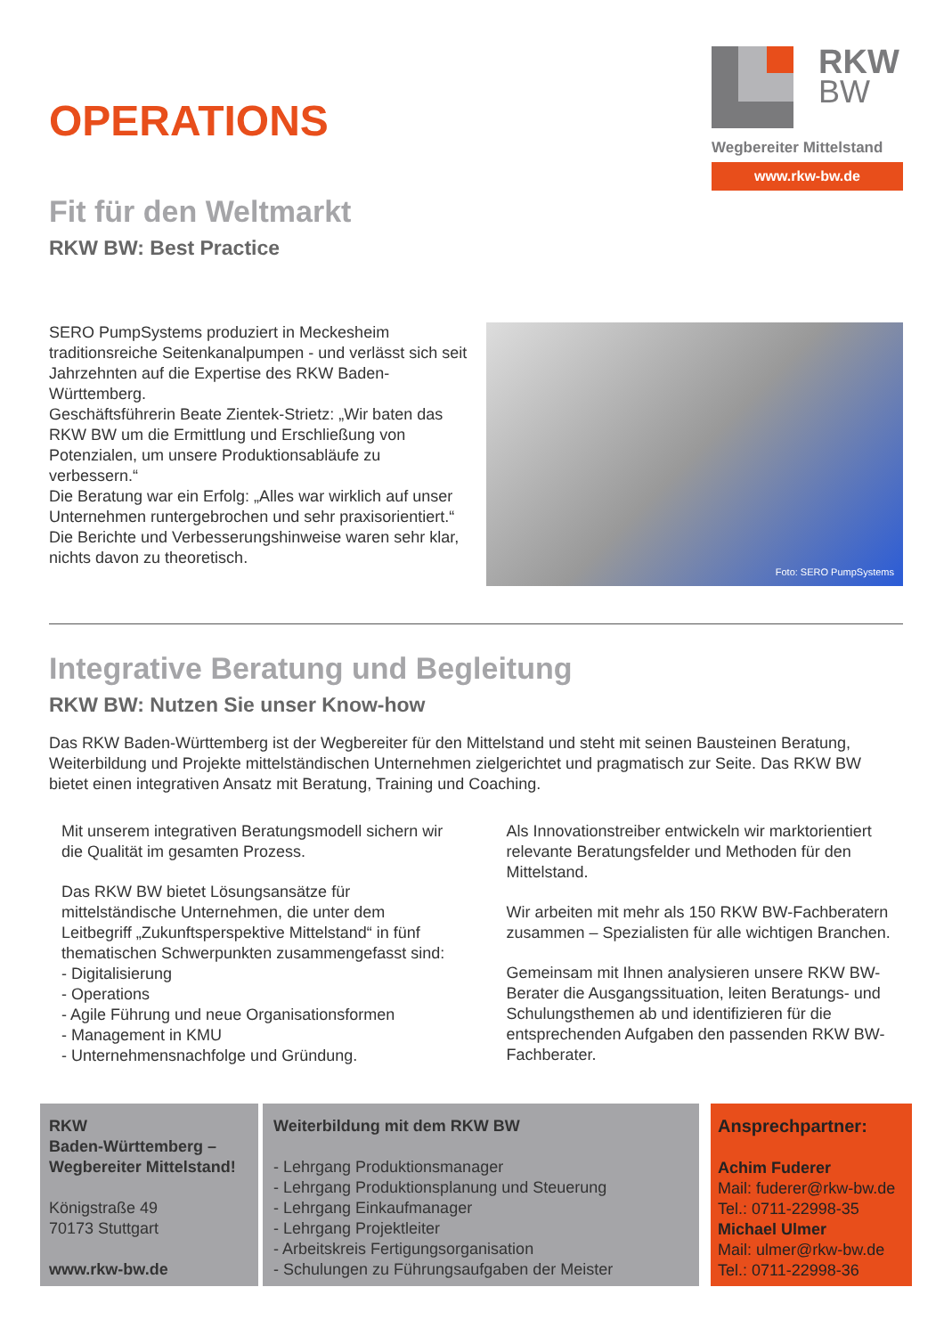OPERATIONS
Fit für den Weltmarkt
RKW BW: Best Practice
RKW
BW
Wegbereiter Mittelstand
www.rkw-bw.de
SERO PumpSystems produziert in Meckesheim traditionsreiche Seitenkanalpumpen - und verlässt sich seit Jahrzehnten auf die Expertise des RKW Baden-Württemberg.
Geschäftsführerin Beate Zientek-Strietz: „Wir baten das RKW BW um die Ermittlung und Erschließung von Potenzialen, um unsere Produktionsabläufe zu verbessern.“
Die Beratung war ein Erfolg: „Alles war wirklich auf unser Unternehmen runtergebrochen und sehr praxisorientiert.“
Die Berichte und Verbesserungshinweise waren sehr klar, nichts davon zu theoretisch.
Foto: SERO PumpSystems
Integrative Beratung und Begleitung
RKW BW: Nutzen Sie unser Know-how
Das RKW Baden-Württemberg ist der Wegbereiter für den Mittelstand und steht mit seinen Bausteinen Beratung, Weiterbildung und Projekte mittelständischen Unternehmen zielgerichtet und pragmatisch zur Seite. Das RKW BW bietet einen integrativen Ansatz mit Beratung, Training und Coaching.
Mit unserem integrativen Beratungsmodell sichern wir die Qualität im gesamten Prozess.
Das RKW BW bietet Lösungsansätze für mittelständische Unternehmen, die unter dem Leitbegriff „Zukunftsperspektive Mittelstand“ in fünf thematischen Schwerpunkten zusammengefasst sind:
- Digitalisierung
- Operations
- Agile Führung und neue Organisationsformen
- Management in KMU
- Unternehmensnachfolge und Gründung.
Als Innovationstreiber entwickeln wir marktorientiert relevante Beratungsfelder und Methoden für den Mittelstand.
Wir arbeiten mit mehr als 150 RKW BW-Fachberatern zusammen – Spezialisten für alle wichtigen Branchen.
Gemeinsam mit Ihnen analysieren unsere RKW BW-Berater die Ausgangssituation, leiten Beratungs- und Schulungsthemen ab und identifizieren für die entsprechenden Aufgaben den passenden RKW BW-Fachberater.
RKW
Baden-Württemberg –
Wegbereiter Mittelstand!
Königstraße 49
70173 Stuttgart
www.rkw-bw.de
Weiterbildung mit dem RKW BW
- Lehrgang Produktionsmanager
- Lehrgang Produktionsplanung und Steuerung
- Lehrgang Einkaufmanager
- Lehrgang Projektleiter
- Arbeitskreis Fertigungsorganisation
- Schulungen zu Führungsaufgaben der Meister
Ansprechpartner:
Achim Fuderer
Mail: fuderer@rkw-bw.de
Tel.: 0711-22998-35
Michael Ulmer
Mail: ulmer@rkw-bw.de
Tel.: 0711-22998-36